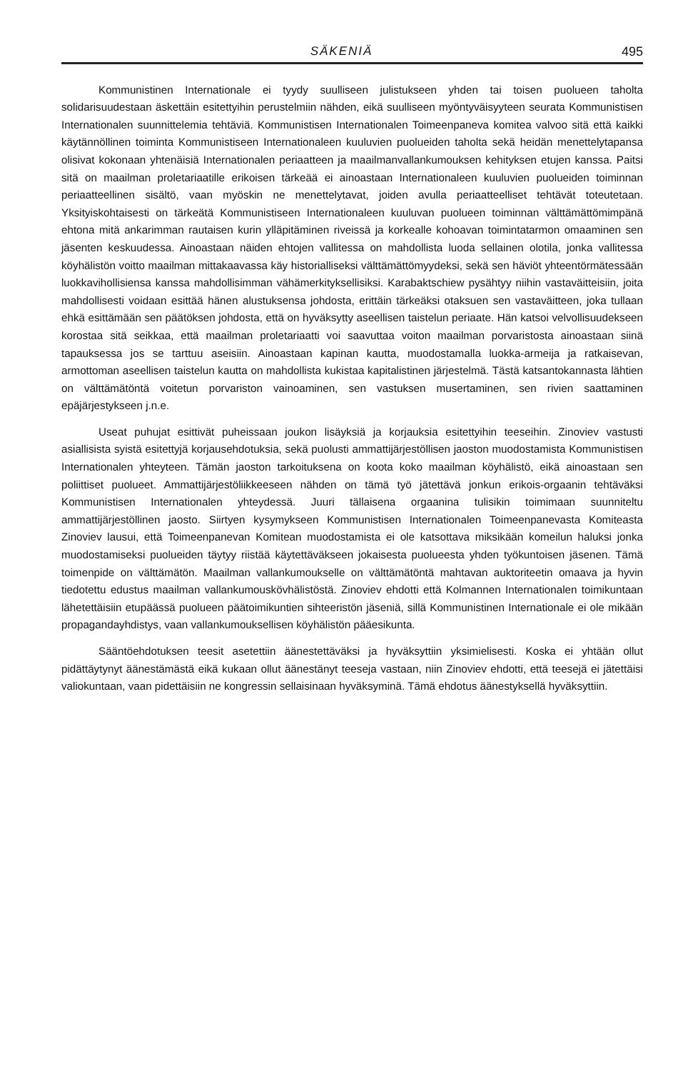SÄKENIÄ 495
Kommunistinen Internationale ei tyydy suulliseen julistukseen yhden tai toisen puolueen taholta solidarisuudestaan äskettäin esitettyihin perustelmiin nähden, eikä suulliseen myöntyväisyyteen seurata Kommunistisen Internationalen suunnittelemia tehtäviä. Kommunistisen Internationalen Toimeenpaneva komitea valvoo sitä että kaikki käytännöllinen toiminta Kommunistiseen Internationaleen kuuluvien puolueiden taholta sekä heidän menettelytapansa olisivat kokonaan yhtenäisiä Internationalen periaatteen ja maailmanvallankumouksen kehityksen etujen kanssa. Paitsi sitä on maailman proletariaatille erikoisen tärkeää ei ainoastaan Internationaleen kuuluvien puolueiden toiminnan periaatteellinen sisältö, vaan myöskin ne menettelytavat, joiden avulla periaatteelliset tehtävät toteutetaan. Yksityiskohtaisesti on tärkeätä Kommunistiseen Internationaleen kuuluvan puolueen toiminnan välttämättömimpänä ehtona mitä ankarimman rautaisen kurin ylläpitäminen riveissä ja korkealle kohoavan toimintatarmon omaaminen sen jäsenten keskuudessa. Ainoastaan näiden ehtojen vallitessa on mahdollista luoda sellainen olotila, jonka vallitessa köyhälistön voitto maailman mittakaavassa käy historialliseksi välttämättömyydeksi, sekä sen häviöt yhteentörmätessään luokkavihollisiensa kanssa mahdollisimman vähämerkityksellisiksi. Karabaktschiew pysähtyy niihin vastaväitteisiin, joita mahdollisesti voidaan esittää hänen alustuksensa johdosta, erittäin tärkeäksi otaksuen sen vastaväitteen, joka tullaan ehkä esittämään sen päätöksen johdosta, että on hyväksytty aseellisen taistelun periaate. Hän katsoi velvollisuudekseen korostaa sitä seikkaa, että maailman proletariaatti voi saavuttaa voiton maailman porvaristosta ainoastaan siinä tapauksessa jos se tarttuu aseisiin. Ainoastaan kapinan kautta, muodostamalla luokka-armeija ja ratkaisevan, armottoman aseellisen taistelun kautta on mahdollista kukistaa kapitalistinen järjestelmä. Tästä katsantokannasta lähtien on välttämätöntä voitetun porvariston vainoaminen, sen vastuksen musertaminen, sen rivien saattaminen epäjärjestykseen j.n.e.
Useat puhujat esittivät puheissaan joukon lisäyksiä ja korjauksia esitettyihin teeseihin. Zinoviev vastusti asiallisista syistä esitettyjä korjausehdotuksia, sekä puolusti ammattijärjestöllisen jaoston muodostamista Kommunistisen Internationalen yhteyteen. Tämän jaoston tarkoituksena on koota koko maailman köyhälistö, eikä ainoastaan sen poliittiset puolueet. Ammattijärjestöliikkeeseen nähden on tämä työ jätettävä jonkun erikois-orgaanin tehtäväksi Kommunistisen Internationalen yhteydessä. Juuri tällaisena orgaanina tulisikin toimimaan suunniteltu ammattijärjestöllinen jaosto. Siirtyen kysymykseen Kommunistisen Internationalen Toimeenpanevasta Komiteasta Zinoviev lausui, että Toimeenpanevan Komitean muodostamista ei ole katsottava miksikään komeilun haluksi jonka muodostamiseksi puolueiden täytyy riistää käytettäväkseen jokaisesta puolueesta yhden työkuntoisen jäsenen. Tämä toimenpide on välttämätön. Maailman vallankumoukselle on välttämätöntä mahtavan auktoriteetin omaava ja hyvin tiedotettu edustus maailman vallankumouskövhälistöstä. Zinoviev ehdotti että Kolmannen Internationalen toimikuntaan lähetettäisiin etupäässä puolueen päätoimikuntien sihteeristön jäseniä, sillä Kommunistinen Internationale ei ole mikään propagandayhdistys, vaan vallankumouksellisen köyhälistön pääesikunta.
Sääntöehdotuksen teesit asetettiin äänestettäväksi ja hyväksyttiin yksimielisesti. Koska ei yhtään ollut pidättäytynyt äänestämästä eikä kukaan ollut äänestänyt teeseja vastaan, niin Zinoviev ehdotti, että teesejä ei jätettäisi valiokuntaan, vaan pidettäisiin ne kongressin sellaisinaan hyväksyminä. Tämä ehdotus äänestyksellä hyväksyttiin.